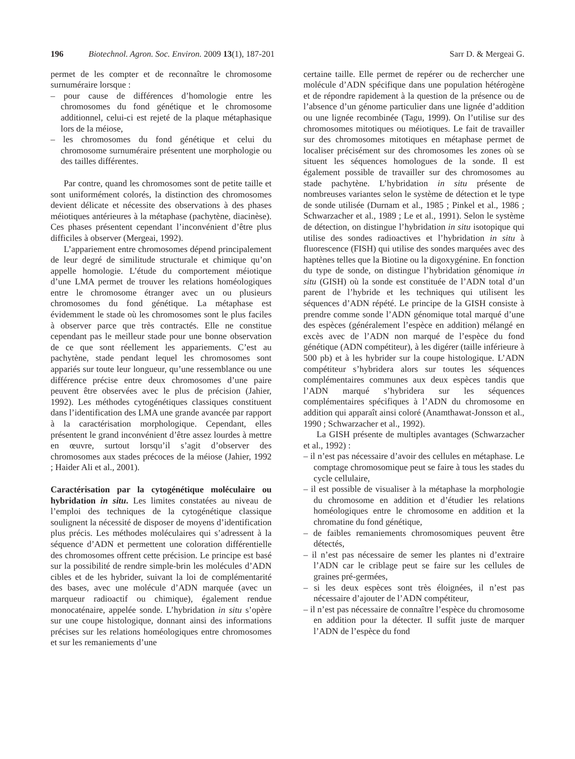196 Biotechnol. Agron. Soc. Environ. 2009 13(1), 187-201 Sarr D. & Mergeai G.
permet de les compter et de reconnaître le chromosome surnuméraire lorsque :
– pour cause de différences d’homologie entre les chromosomes du fond génétique et le chromosome additionnel, celui-ci est rejeté de la plaque métaphasique lors de la méiose,
– les chromosomes du fond génétique et celui du chromosome surnuméraire présentent une morphologie ou des tailles différentes.
Par contre, quand les chromosomes sont de petite taille et sont uniformément colorés, la distinction des chromosomes devient délicate et nécessite des observations à des phases méiotiques antérieures à la métaphase (pachytène, diacinèse). Ces phases présentent cependant l’inconvénient d’être plus difficiles à observer (Mergeai, 1992).
L’appariement entre chromosomes dépend principalement de leur degré de similitude structurale et chimique qu’on appelle homologie. L’étude du comportement méiotique d’une LMA permet de trouver les relations homéologiques entre le chromosome étranger avec un ou plusieurs chromosomes du fond génétique. La métaphase est évidemment le stade où les chromosomes sont le plus faciles à observer parce que très contractés. Elle ne constitue cependant pas le meilleur stade pour une bonne observation de ce que sont réellement les appariements. C’est au pachytène, stade pendant lequel les chromosomes sont appariés sur toute leur longueur, qu’une ressemblance ou une différence précise entre deux chromosomes d’une paire peuvent être observées avec le plus de précision (Jahier, 1992). Les méthodes cytogénétiques classiques constituent dans l’identification des LMA une grande avancée par rapport à la caractérisation morphologique. Cependant, elles présentent le grand inconvénient d’être assez lourdes à mettre en œuvre, surtout lorsqu’il s’agit d’observer des chromosomes aux stades précoces de la méiose (Jahier, 1992 ; Haider Ali et al., 2001).
Caractérisation par la cytogénétique moléculaire ou hybridation in situ. Les limites constatées au niveau de l’emploi des techniques de la cytogénétique classique soulignent la nécessité de disposer de moyens d’identification plus précis. Les méthodes moléculaires qui s’adressent à la séquence d’ADN et permettent une coloration différentielle des chromosomes offrent cette précision. Le principe est basé sur la possibilité de rendre simple-brin les molécules d’ADN cibles et de les hybrider, suivant la loi de complémentarité des bases, avec une molécule d’ADN marquée (avec un marqueur radioactif ou chimique), également rendue monocaténaire, appelée sonde. L’hybridation in situ s’opère sur une coupe histologique, donnant ainsi des informations précises sur les relations homéologiques entre chromosomes et sur les remaniements d’une
certaine taille. Elle permet de repérer ou de rechercher une molécule d’ADN spécifique dans une population hétérogène et de répondre rapidement à la question de la présence ou de l’absence d’un génome particulier dans une lignée d’addition ou une lignée recombinée (Tagu, 1999). On l’utilise sur des chromosomes mitotiques ou méiotiques. Le fait de travailler sur des chromosomes mitotiques en métaphase permet de localiser précisément sur des chromosomes les zones où se situent les séquences homologues de la sonde. Il est également possible de travailler sur des chromosomes au stade pachytène. L’hybridation in situ présente de nombreuses variantes selon le système de détection et le type de sonde utilisée (Durnam et al., 1985 ; Pinkel et al., 1986 ; Schwarzacher et al., 1989 ; Le et al., 1991). Selon le système de détection, on distingue l’hybridation in situ isotopique qui utilise des sondes radioactives et l’hybridation in situ à fluorescence (FISH) qui utilise des sondes marquées avec des haptènes telles que la Biotine ou la digoxygénine. En fonction du type de sonde, on distingue l’hybridation génomique in situ (GISH) où la sonde est constituée de l’ADN total d’un parent de l’hybride et les techniques qui utilisent les séquences d’ADN répété. Le principe de la GISH consiste à prendre comme sonde l’ADN génomique total marqué d’une des espèces (généralement l’espèce en addition) mélangé en excès avec de l’ADN non marqué de l’espèce du fond génétique (ADN compétiteur), à les digérer (taille inférieure à 500 pb) et à les hybrider sur la coupe histologique. L’ADN compétiteur s’hybridera alors sur toutes les séquences complémentaires communes aux deux espèces tandis que l’ADN marqué s’hybridera sur les séquences complémentaires spécifiques à l’ADN du chromosome en addition qui apparaît ainsi coloré (Anamthawat-Jonsson et al., 1990 ; Schwarzacher et al., 1992).
La GISH présente de multiples avantages (Schwarzacher et al., 1992) :
– il n’est pas nécessaire d’avoir des cellules en métaphase. Le comptage chromosomique peut se faire à tous les stades du cycle cellulaire,
– il est possible de visualiser à la métaphase la morphologie du chromosome en addition et d’étudier les relations homéologiques entre le chromosome en addition et la chromatine du fond génétique,
– de faibles remaniements chromosomiques peuvent être détectés,
– il n’est pas nécessaire de semer les plantes ni d’extraire l’ADN car le criblage peut se faire sur les cellules de graines pré-germées,
– si les deux espèces sont très éloignées, il n’est pas nécessaire d’ajouter de l’ADN compétiteur,
– il n’est pas nécessaire de connaître l’espèce du chromosome en addition pour la détecter. Il suffit juste de marquer l’ADN de l’espèce du fond